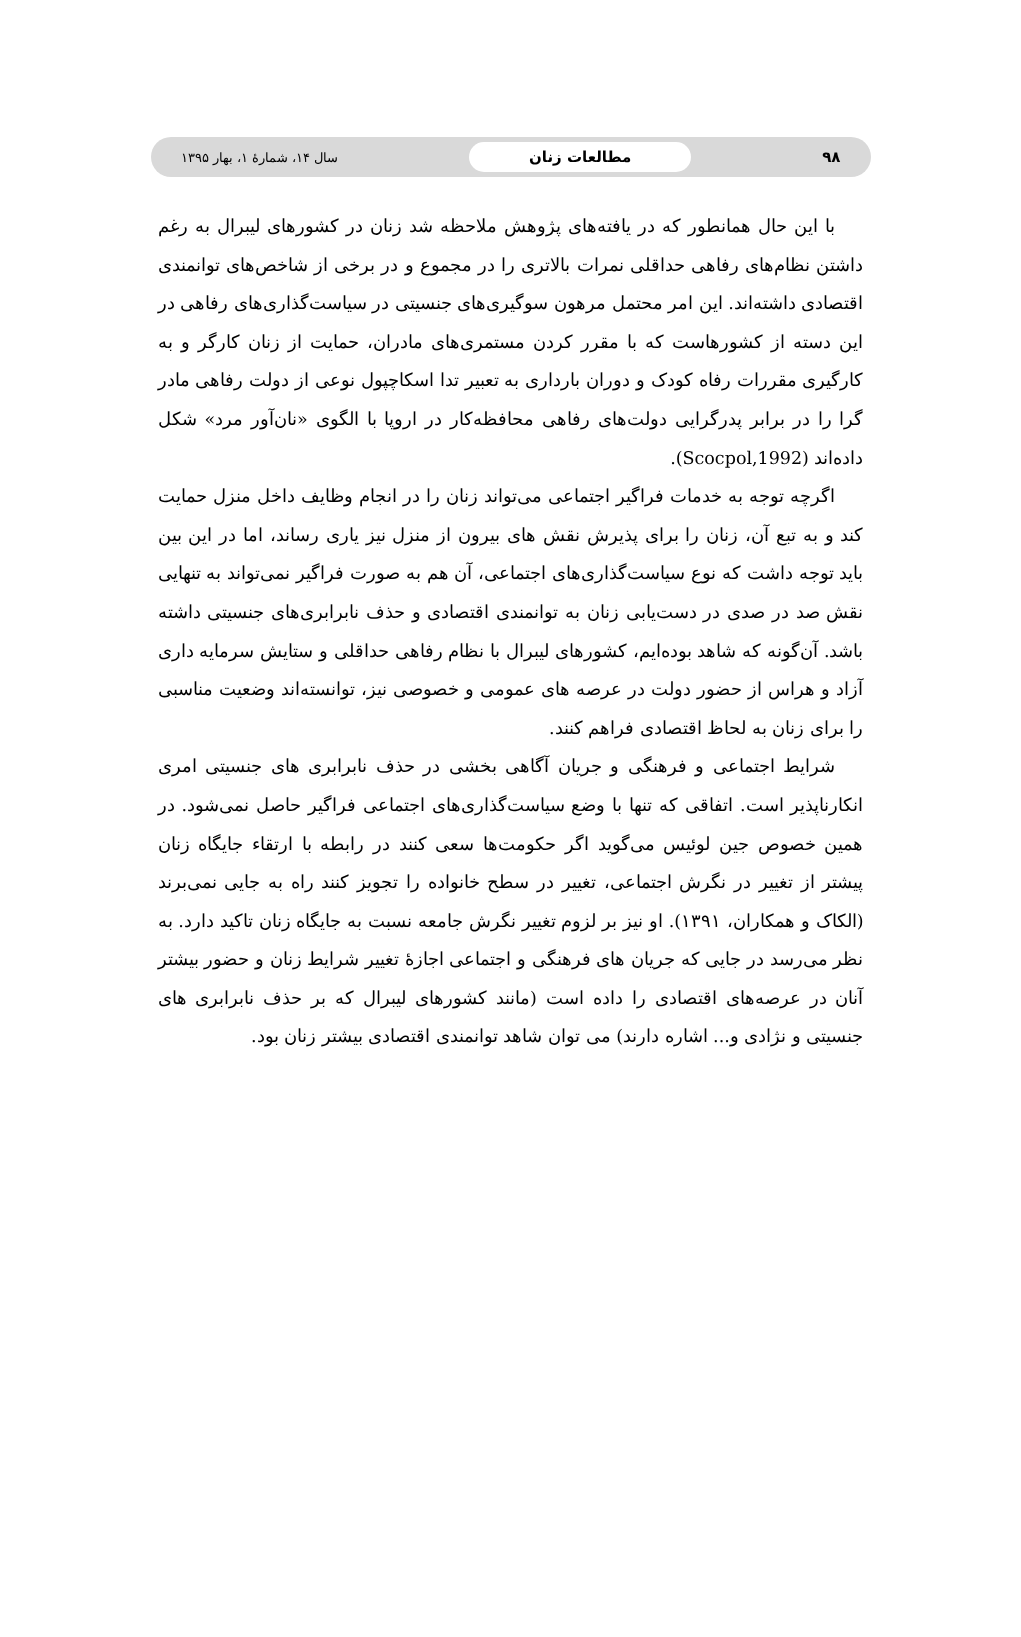۹۸ مطالعات زنان سال ۱۴، شمارهٔ ۱، بهار ۱۳۹۵
با این حال همانطور که در یافته‌های پژوهش ملاحظه شد زنان در کشورهای لیبرال به رغم داشتن نظام‌های رفاهی حداقلی نمرات بالاتری را در مجموع و در برخی از شاخص‌های توانمندی اقتصادی داشته‌اند. این امر محتمل مرهون سوگیری‌های جنسیتی در سیاست‌گذاری‌های رفاهی در این دسته از کشورهاست که با مقرر کردن مستمری‌های مادران، حمایت از زنان کارگر و به کارگیری مقررات رفاه کودک و دوران بارداری به تعبیر تدا اسکاچپول نوعی از دولت رفاهی مادر گرا را در برابر پدرگرایی دولت‌های رفاهی محافظه‌کار در اروپا با الگوی «نان‌آور مرد» شکل داده‌اند (Scocpol,1992).
اگرچه توجه به خدمات فراگیر اجتماعی می‌تواند زنان را در انجام وظایف داخل منزل حمایت کند و به تبع آن، زنان را برای پذیرش نقش های بیرون از منزل نیز یاری رساند، اما در این بین باید توجه داشت که نوع سیاست‌گذاری‌های اجتماعی، آن هم به صورت فراگیر نمی‌تواند به تنهایی نقش صد در صدی در دست‌یابی زنان به توانمندی اقتصادی و حذف نابرابری‌های جنسیتی داشته باشد. آن‌گونه که شاهد بوده‌ایم، کشورهای لیبرال با نظام رفاهی حداقلی و ستایش سرمایه داری آزاد و هراس از حضور دولت در عرصه های عمومی و خصوصی نیز، توانسته‌اند وضعیت مناسبی را برای زنان به لحاظ اقتصادی فراهم کنند.
شرایط اجتماعی و فرهنگی و جریان آگاهی بخشی در حذف نابرابری های جنسیتی امری انکارناپذیر است. اتفاقی که تنها با وضع سیاست‌گذاری‌های اجتماعی فراگیر حاصل نمی‌شود. در همین خصوص جین لوئیس می‌گوید اگر حکومت‌ها سعی کنند در رابطه با ارتقاء جایگاه زنان پیشتر از تغییر در نگرش اجتماعی، تغییر در سطح خانواده را تجویز کنند راه به جایی نمی‌برند (الکاک و همکاران، ۱۳۹۱). او نیز بر لزوم تغییر نگرش جامعه نسبت به جایگاه زنان تاکید دارد. به نظر می‌رسد در جایی که جریان های فرهنگی و اجتماعی اجازهٔ تغییر شرایط زنان و حضور بیشتر آنان در عرصه‌های اقتصادی را داده است (مانند کشورهای لیبرال که بر حذف نابرابری های جنسیتی و نژادی و... اشاره دارند) می توان شاهد توانمندی اقتصادی بیشتر زنان بود.